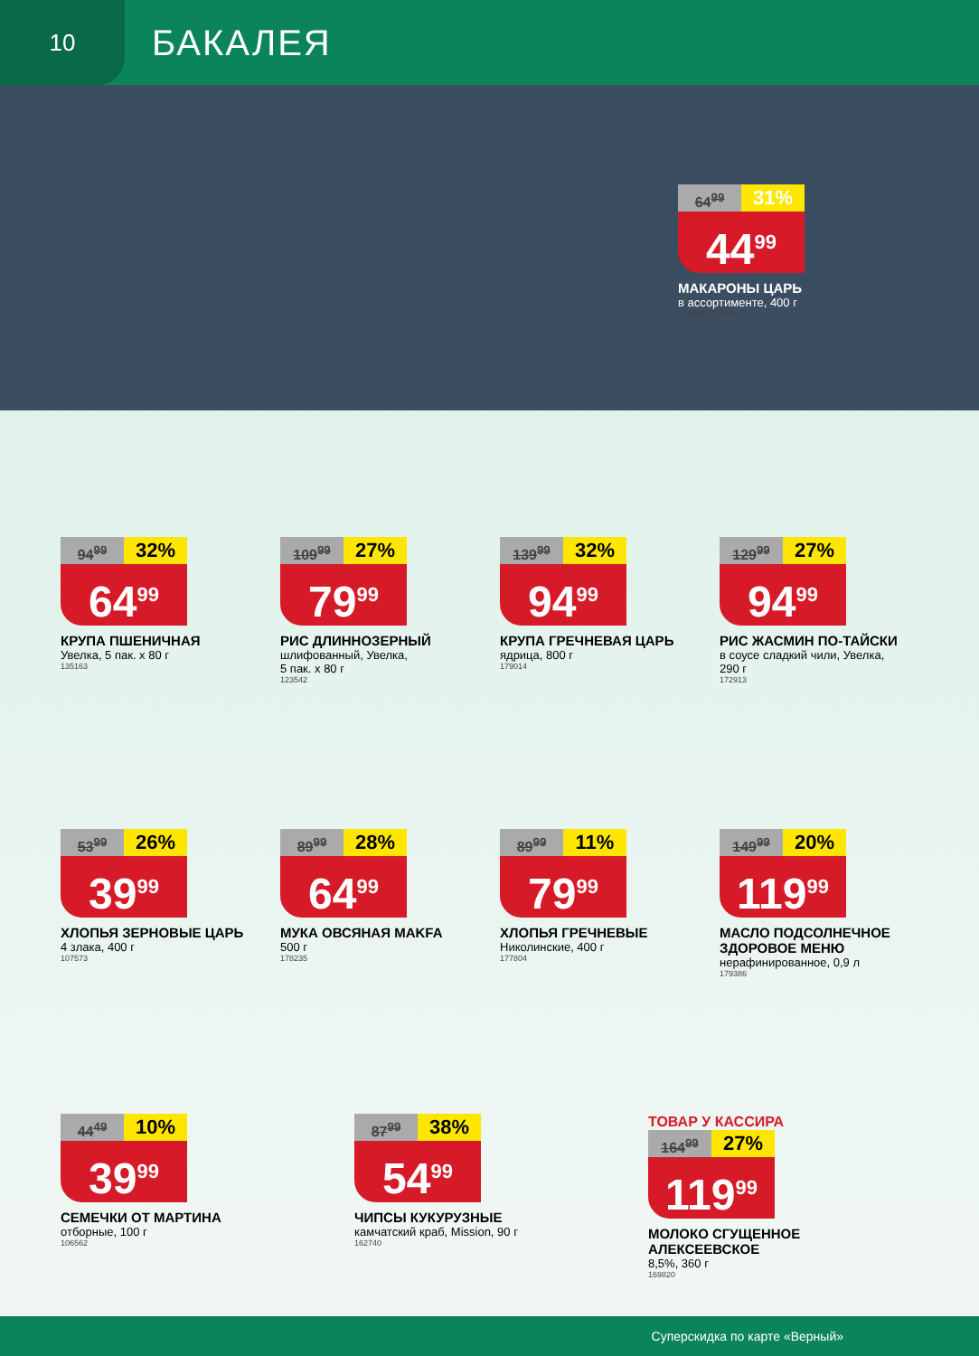10
БАКАЛЕЯ
64<sup>99</sup>
31%
44<sup>99</sup>
МАКАРОНЫ ЦАРЬ
в ассортименте, 400 г
173983/174086
94<sup>99</sup>
32%
64<sup>99</sup>
КРУПА ПШЕНИЧНАЯ
Увелка, 5 пак. х 80 г
135163
109<sup>99</sup>
27%
79<sup>99</sup>
РИС ДЛИННОЗЕРНЫЙ
шлифованный, Увелка,
5 пак. х 80 г
123542
139<sup>99</sup>
32%
94<sup>99</sup>
КРУПА ГРЕЧНЕВАЯ ЦАРЬ
ядрица, 800 г
179014
129<sup>99</sup>
27%
94<sup>99</sup>
РИС ЖАСМИН ПО-ТАЙСКИ
в соусе сладкий чили, Увелка,
290 г
172913
53<sup>99</sup>
26%
39<sup>99</sup>
ХЛОПЬЯ ЗЕРНОВЫЕ ЦАРЬ
4 злака, 400 г
107573
89<sup>99</sup>
28%
64<sup>99</sup>
МУКА ОВСЯНАЯ MAKFA
500 г
178235
89<sup>99</sup>
11%
79<sup>99</sup>
ХЛОПЬЯ ГРЕЧНЕВЫЕ
Николинские, 400 г
177804
149<sup>99</sup>
20%
119<sup>99</sup>
МАСЛО ПОДСОЛНЕЧНОЕ
ЗДОРОВОЕ МЕНЮ
нерафинированное, 0,9 л
179386
44<sup>49</sup>
10%
39<sup>99</sup>
СЕМЕЧКИ ОТ МАРТИНА
отборные, 100 г
106562
87<sup>99</sup>
38%
54<sup>99</sup>
ЧИПСЫ КУКУРУЗНЫЕ
камчатский краб, Mission, 90 г
162740
ТОВАР У КАССИРА
164<sup>99</sup>
27%
119<sup>99</sup>
МОЛОКО СГУЩЕННОЕ
АЛЕКСЕЕВСКОЕ
8,5%, 360 г
169820
Суперскидка по карте «Верный»